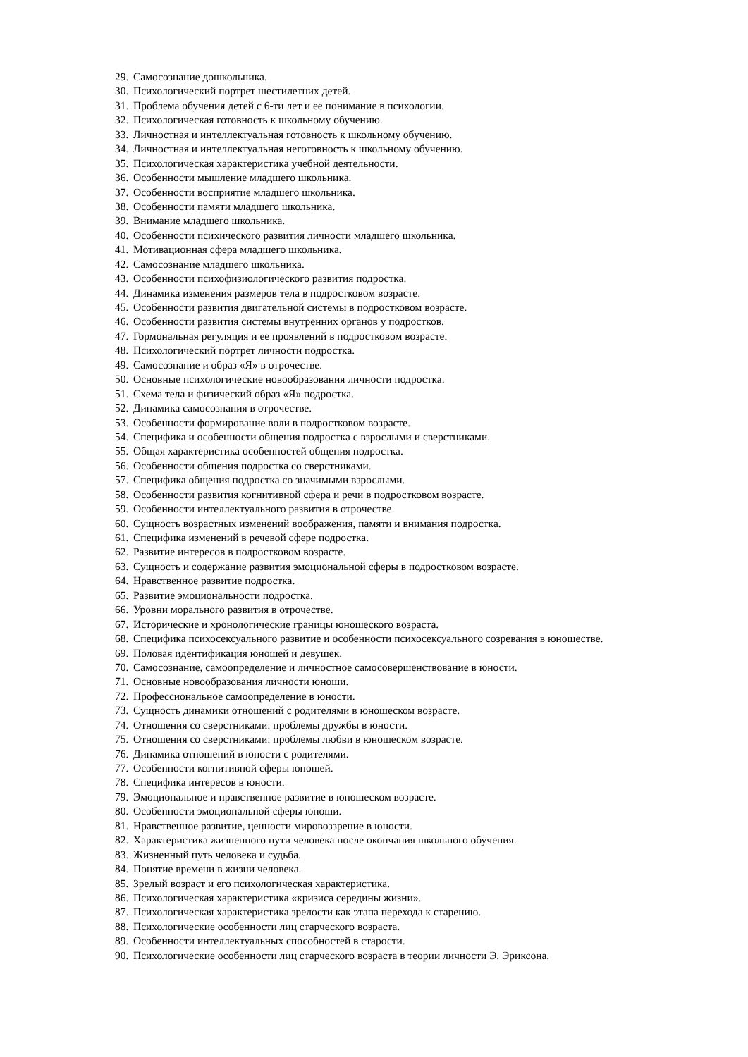29. Самосознание дошкольника.
30. Психологический портрет шестилетних детей.
31. Проблема обучения детей с 6-ти лет и ее понимание в психологии.
32. Психологическая готовность к школьному обучению.
33. Личностная и интеллектуальная готовность к школьному обучению.
34. Личностная и интеллектуальная неготовность к школьному обучению.
35. Психологическая характеристика учебной деятельности.
36. Особенности мышление младшего школьника.
37. Особенности восприятие младшего школьника.
38. Особенности памяти младшего школьника.
39. Внимание младшего школьника.
40. Особенности психического развития личности младшего школьника.
41. Мотивационная сфера младшего школьника.
42. Самосознание младшего школьника.
43. Особенности психофизиологического развития подростка.
44. Динамика изменения размеров тела в подростковом возрасте.
45. Особенности развития двигательной системы в подростковом возрасте.
46. Особенности развития системы внутренних органов у подростков.
47. Гормональная регуляция и ее проявлений в подростковом возрасте.
48. Психологический портрет личности подростка.
49. Самосознание и образ «Я» в отрочестве.
50. Основные психологические новообразования личности подростка.
51. Схема тела и физический образ «Я» подростка.
52. Динамика самосознания в отрочестве.
53. Особенности формирование воли в подростковом возрасте.
54. Специфика и особенности общения подростка с взрослыми и сверстниками.
55. Общая характеристика особенностей общения подростка.
56. Особенности общения подростка со сверстниками.
57. Специфика общения подростка со значимыми взрослыми.
58. Особенности развития когнитивной сфера и речи в подростковом возрасте.
59. Особенности интеллектуального развития в отрочестве.
60. Сущность возрастных изменений воображения, памяти и внимания подростка.
61. Специфика изменений в речевой сфере подростка.
62. Развитие интересов в подростковом возрасте.
63. Сущность и содержание развития эмоциональной сферы в подростковом возрасте.
64. Нравственное развитие подростка.
65. Развитие эмоциональности подростка.
66. Уровни морального развития в отрочестве.
67. Исторические и хронологические границы юношеского возраста.
68. Специфика психосексуального развитие и особенности психосексуального созревания в юношестве.
69. Половая идентификация юношей и девушек.
70. Самосознание, самоопределение и личностное самосовершенствование в юности.
71. Основные новообразования личности юноши.
72. Профессиональное самоопределение в юности.
73. Сущность динамики отношений с родителями в юношеском возрасте.
74. Отношения со сверстниками: проблемы дружбы в юности.
75. Отношения со сверстниками: проблемы любви в юношеском возрасте.
76. Динамика отношений в юности с родителями.
77. Особенности когнитивной сферы юношей.
78. Специфика интересов в юности.
79. Эмоциональное и нравственное развитие в юношеском возрасте.
80. Особенности эмоциональной сферы юноши.
81. Нравственное развитие, ценности мировоззрение в юности.
82. Характеристика жизненного пути человека после окончания школьного обучения.
83. Жизненный путь человека и судьба.
84. Понятие времени в жизни человека.
85. Зрелый возраст и его психологическая характеристика.
86. Психологическая характеристика «кризиса середины жизни».
87. Психологическая характеристика зрелости как этапа перехода к старению.
88. Психологические особенности лиц старческого возраста.
89. Особенности интеллектуальных способностей в старости.
90. Психологические особенности лиц старческого возраста в теории личности Э. Эриксона.